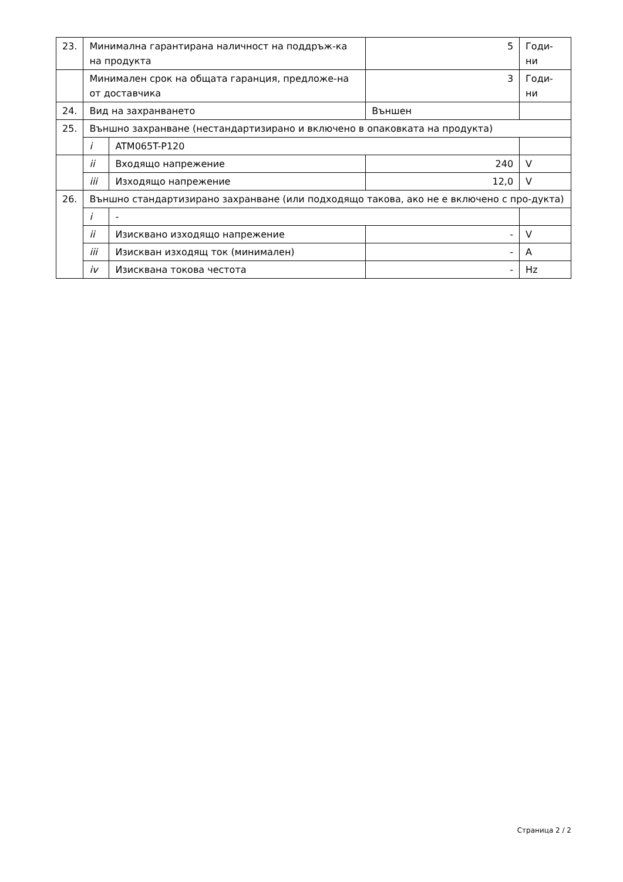| 23. | Минимална гарантирана наличност на поддръж-ка на продукта | | 5 | Годи-ни |
| | Минимален срок на общата гаранция, предложе-на от доставчика | | 3 | Годи-ни |
| 24. | Вид на захранването | | Външен | |
| 25. | Външно захранване (нестандартизирано и включено в опаковката на продукта) | | | |
| | i | ATM065T-P120 | | |
| | ii | Входящо напрежение | 240 | V |
| | iii | Изходящо напрежение | 12,0 | V |
| 26. | Външно стандартизирано захранване (или подходящо такова, ако не е включено с про-дукта) | | | |
| | i | - | | |
| | ii | Изисквано изходящо напрежение | - | V |
| | iii | Изискван изходящ ток (минимален) | - | A |
| | iv | Изисквана токова честота | - | Hz |
Страница 2 / 2